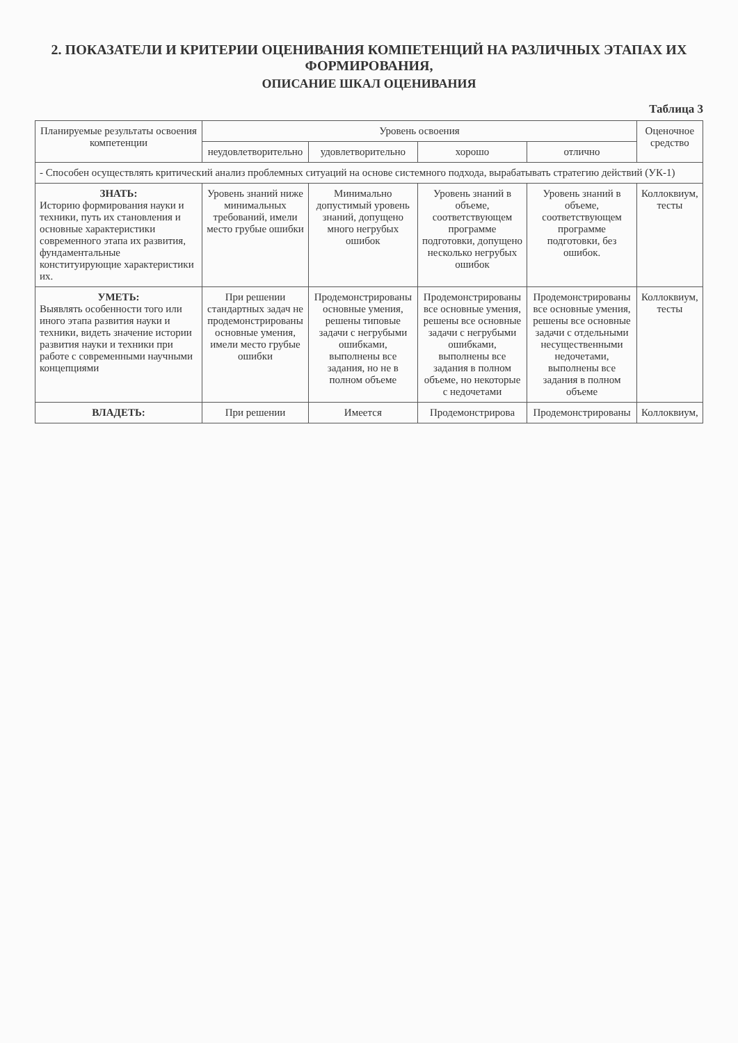2. ПОКАЗАТЕЛИ И КРИТЕРИИ ОЦЕНИВАНИЯ КОМПЕТЕНЦИЙ НА РАЗЛИЧНЫХ ЭТАПАХ ИХ ФОРМИРОВАНИЯ,
ОПИСАНИЕ ШКАЛ ОЦЕНИВАНИЯ
Таблица 3
| Планируемые результаты освоения компетенции | Уровень освоения | | | | Оценочное средство |
| --- | --- | --- | --- | --- | --- |
| | неудовлетворительно | удовлетворительно | хорошо | отлично | |
| - Способен осуществлять критический анализ проблемных ситуаций на основе системного подхода, вырабатывать стратегию действий (УК-1) | | | | | |
| ЗНАТЬ: Историю формирования науки и техники, путь их становления и основные характеристики современного этапа их развития, фундаментальные конституирующие характеристики их. | Уровень знаний ниже минимальных требований, имели место грубые ошибки | Минимально допустимый уровень знаний, допущено много негрубых ошибок | Уровень знаний в объеме, соответствующем программе подготовки, допущено несколько негрубых ошибок | Уровень знаний в объеме, соответствующем программе подготовки, без ошибок. | Коллоквиум, тесты |
| УМЕТЬ: Выявлять особенности того или иного этапа развития науки и техники, видеть значение истории развития науки и техники при работе с современными научными концепциями | При решении стандартных задач не продемонстрированы основные умения, имели место грубые ошибки | Продемонстрированы основные умения, решены типовые задачи с негрубыми ошибками, выполнены все задания, но не в полном объеме | Продемонстрированы все основные умения, решены все основные задачи с негрубыми ошибками, выполнены все задания в полном объеме, но некоторые с недочетами | Продемонстрированы все основные умения, решены все основные задачи с отдельными несущественными недочетами, выполнены все задания в полном объеме | Коллоквиум, тесты |
| ВЛАДЕТЬ: | При решении | Имеется | Продемонстрирова | Продемонстрированы | Коллоквиум, |